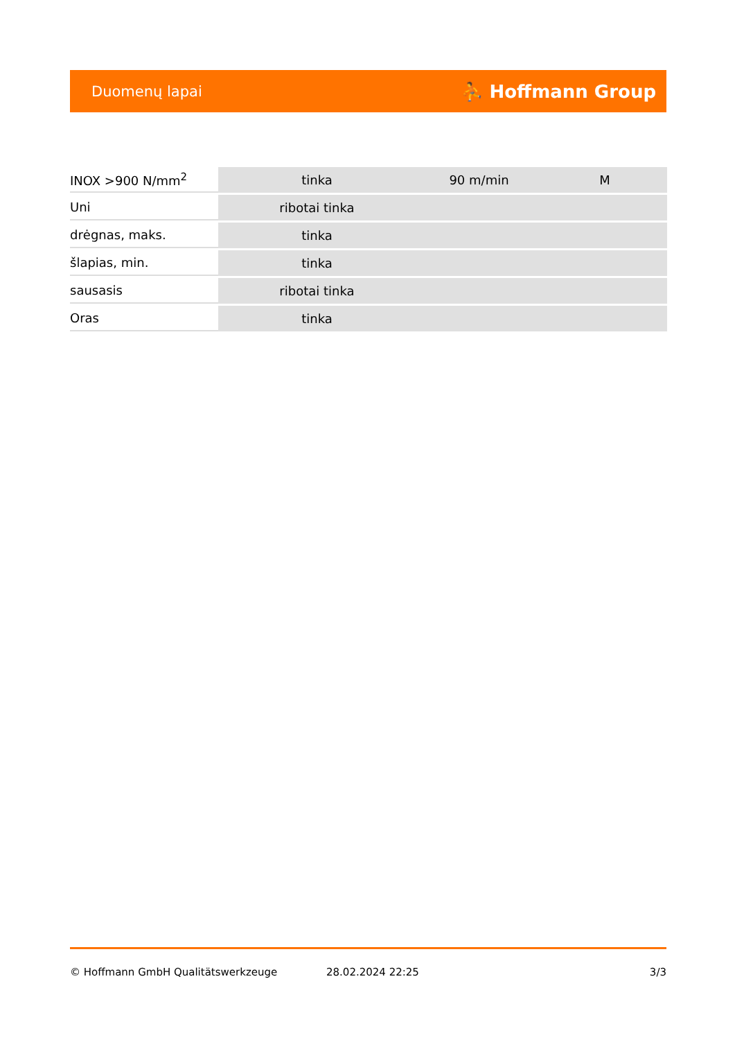Duomenų lapai ⛹ Hoffmann Group
| INOX >900 N/mm<sup>2</sup> | tinka | 90 m/min | M |
| Uni | ribotai tinka | | |
| drėgnas, maks. | tinka | | |
| šlapias, min. | tinka | | |
| sausasis | ribotai tinka | | |
| Oras | tinka | | |
© Hoffmann GmbH Qualitätswerkzeuge 28.02.2024 22:25 3/3